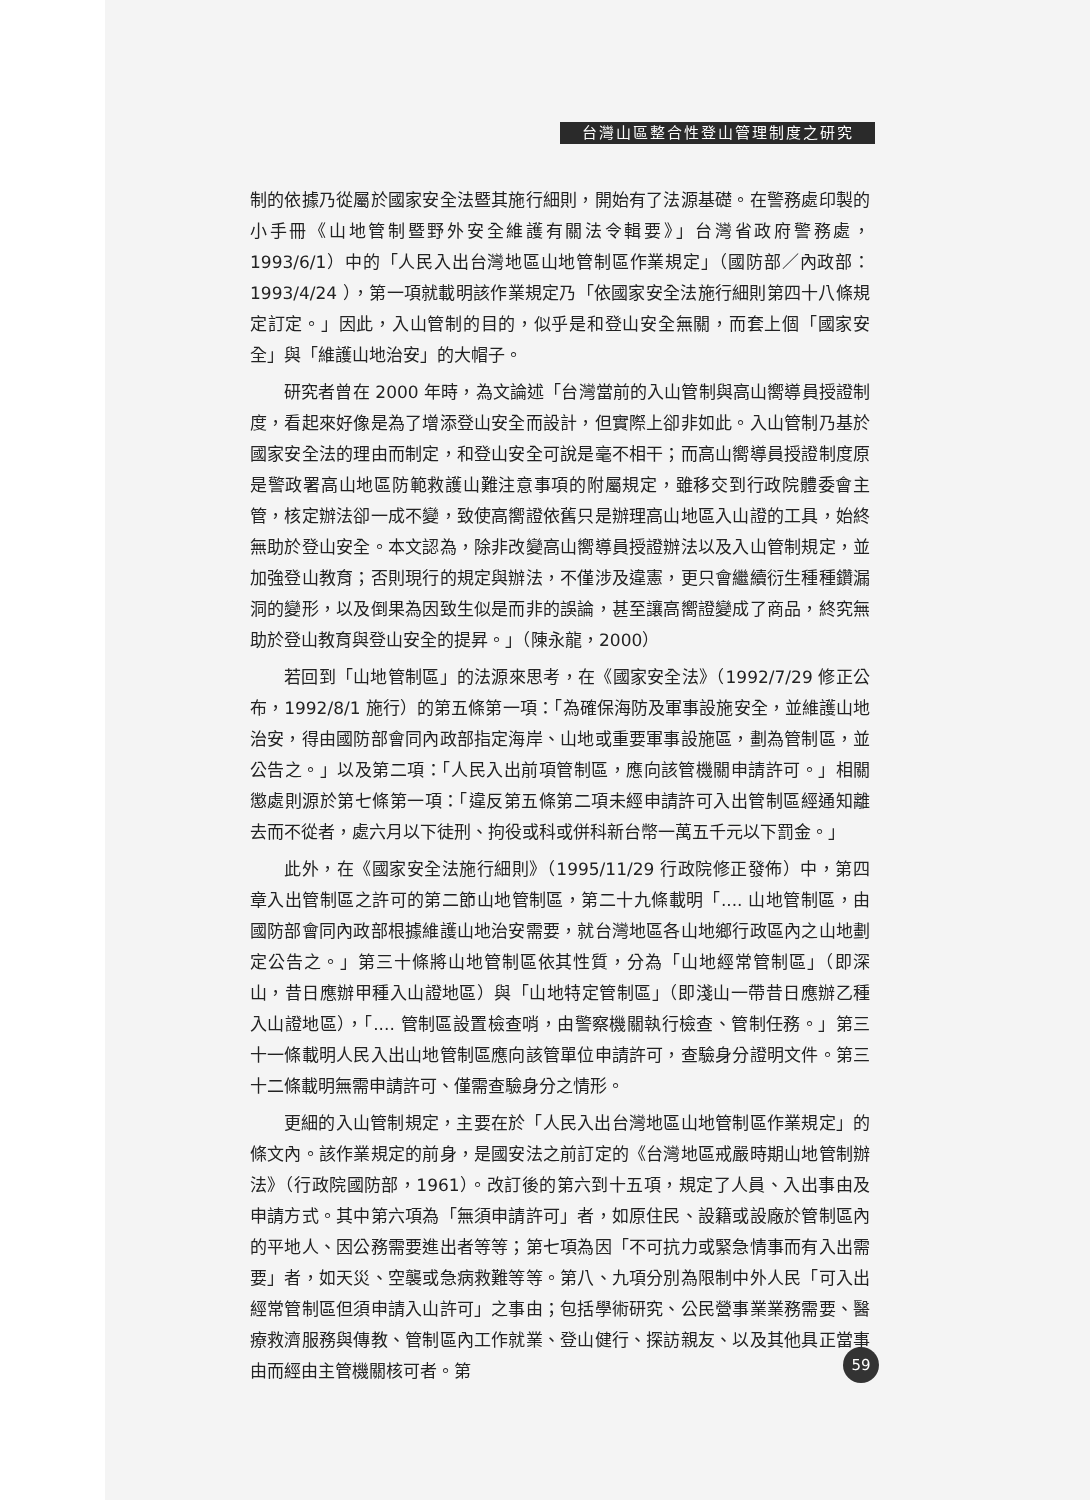台灣山區整合性登山管理制度之研究
制的依據乃從屬於國家安全法暨其施行細則，開始有了法源基礎。在警務處印製的小手冊《山地管制暨野外安全維護有關法令輯要》」台灣省政府警務處，1993/6/1）中的「人民入出台灣地區山地管制區作業規定」（國防部／內政部：1993/4/24 ），第一項就載明該作業規定乃「依國家安全法施行細則第四十八條規定訂定。」因此，入山管制的目的，似乎是和登山安全無關，而套上個「國家安全」與「維護山地治安」的大帽子。
研究者曾在 2000 年時，為文論述「台灣當前的入山管制與高山嚮導員授證制度，看起來好像是為了增添登山安全而設計，但實際上卻非如此。入山管制乃基於國家安全法的理由而制定，和登山安全可說是毫不相干；而高山嚮導員授證制度原是警政署高山地區防範救護山難注意事項的附屬規定，雖移交到行政院體委會主管，核定辦法卻一成不變，致使高嚮證依舊只是辦理高山地區入山證的工具，始終無助於登山安全。本文認為，除非改變高山嚮導員授證辦法以及入山管制規定，並加強登山教育；否則現行的規定與辦法，不僅涉及違憲，更只會繼續衍生種種鑽漏洞的變形，以及倒果為因致生似是而非的誤論，甚至讓高嚮證變成了商品，終究無助於登山教育與登山安全的提昇。」（陳永龍，2000）
若回到「山地管制區」的法源來思考，在《國家安全法》（1992/7/29 修正公布，1992/8/1 施行）的第五條第一項：「為確保海防及軍事設施安全，並維護山地治安，得由國防部會同內政部指定海岸、山地或重要軍事設施區，劃為管制區，並公告之。」以及第二項：「人民入出前項管制區，應向該管機關申請許可。」相關懲處則源於第七條第一項：「違反第五條第二項未經申請許可入出管制區經通知離去而不從者，處六月以下徒刑、拘役或科或併科新台幣一萬五千元以下罰金。」
此外，在《國家安全法施行細則》（1995/11/29 行政院修正發佈）中，第四章入出管制區之許可的第二節山地管制區，第二十九條載明「.... 山地管制區，由國防部會同內政部根據維護山地治安需要，就台灣地區各山地鄉行政區內之山地劃定公告之。」第三十條將山地管制區依其性質，分為「山地經常管制區」（即深山，昔日應辦甲種入山證地區）與「山地特定管制區」（即淺山一帶昔日應辦乙種入山證地區），「.... 管制區設置檢查哨，由警察機關執行檢查、管制任務。」第三十一條載明人民入出山地管制區應向該管單位申請許可，查驗身分證明文件。第三十二條載明無需申請許可、僅需查驗身分之情形。
更細的入山管制規定，主要在於「人民入出台灣地區山地管制區作業規定」的條文內。該作業規定的前身，是國安法之前訂定的《台灣地區戒嚴時期山地管制辦法》（行政院國防部，1961）。改訂後的第六到十五項，規定了人員、入出事由及申請方式。其中第六項為「無須申請許可」者，如原住民、設籍或設廠於管制區內的平地人、因公務需要進出者等等；第七項為因「不可抗力或緊急情事而有入出需要」者，如天災、空襲或急病救難等等。第八、九項分別為限制中外人民「可入出經常管制區但須申請入山許可」之事由；包括學術研究、公民營事業業務需要、醫療救濟服務與傳教、管制區內工作就業、登山健行、探訪親友、以及其他具正當事由而經由主管機關核可者。第
59